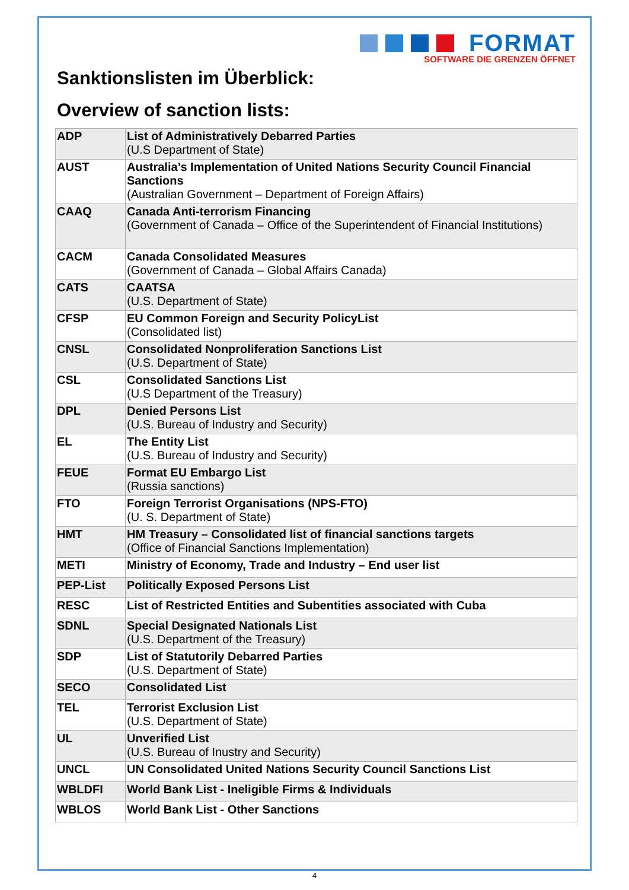FORMAT
SOFTWARE DIE GRENZEN ÖFFNET
Sanktionslisten im Überblick:
Overview of sanction lists:
| ADP | List of Administratively Debarred Parties (U.S Department of State) |
| AUST | Australia’s Implementation of United Nations Security Council Financial Sanctions (Australian Government – Department of Foreign Affairs) |
| CAAQ | Canada Anti-terrorism Financing (Government of Canada – Office of the Superintendent of Financial Institutions) |
| CACM | Canada Consolidated Measures (Government of Canada – Global Affairs Canada) |
| CATS | CAATSA (U.S. Department of State) |
| CFSP | EU Common Foreign and Security PolicyList (Consolidated list) |
| CNSL | Consolidated Nonproliferation Sanctions List (U.S. Department of State) |
| CSL | Consolidated Sanctions List (U.S Department of the Treasury) |
| DPL | Denied Persons List (U.S. Bureau of Industry and Security) |
| EL | The Entity List (U.S. Bureau of Industry and Security) |
| FEUE | Format EU Embargo List (Russia sanctions) |
| FTO | Foreign Terrorist Organisations (NPS-FTO) (U. S. Department of State) |
| HMT | HM Treasury – Consolidated list of financial sanctions targets (Office of Financial Sanctions Implementation) |
| METI | Ministry of Economy, Trade and Industry – End user list |
| PEP-List | Politically Exposed Persons List |
| RESC | List of Restricted Entities and Subentities associated with Cuba |
| SDNL | Special Designated Nationals List (U.S. Department of the Treasury) |
| SDP | List of Statutorily Debarred Parties (U.S. Department of State) |
| SECO | Consolidated List |
| TEL | Terrorist Exclusion List (U.S. Department of State) |
| UL | Unverified List (U.S. Bureau of Inustry and Security) |
| UNCL | UN Consolidated United Nations Security Council Sanctions List |
| WBLDFI | World Bank List - Ineligible Firms & Individuals |
| WBLOS | World Bank List - Other Sanctions |
4